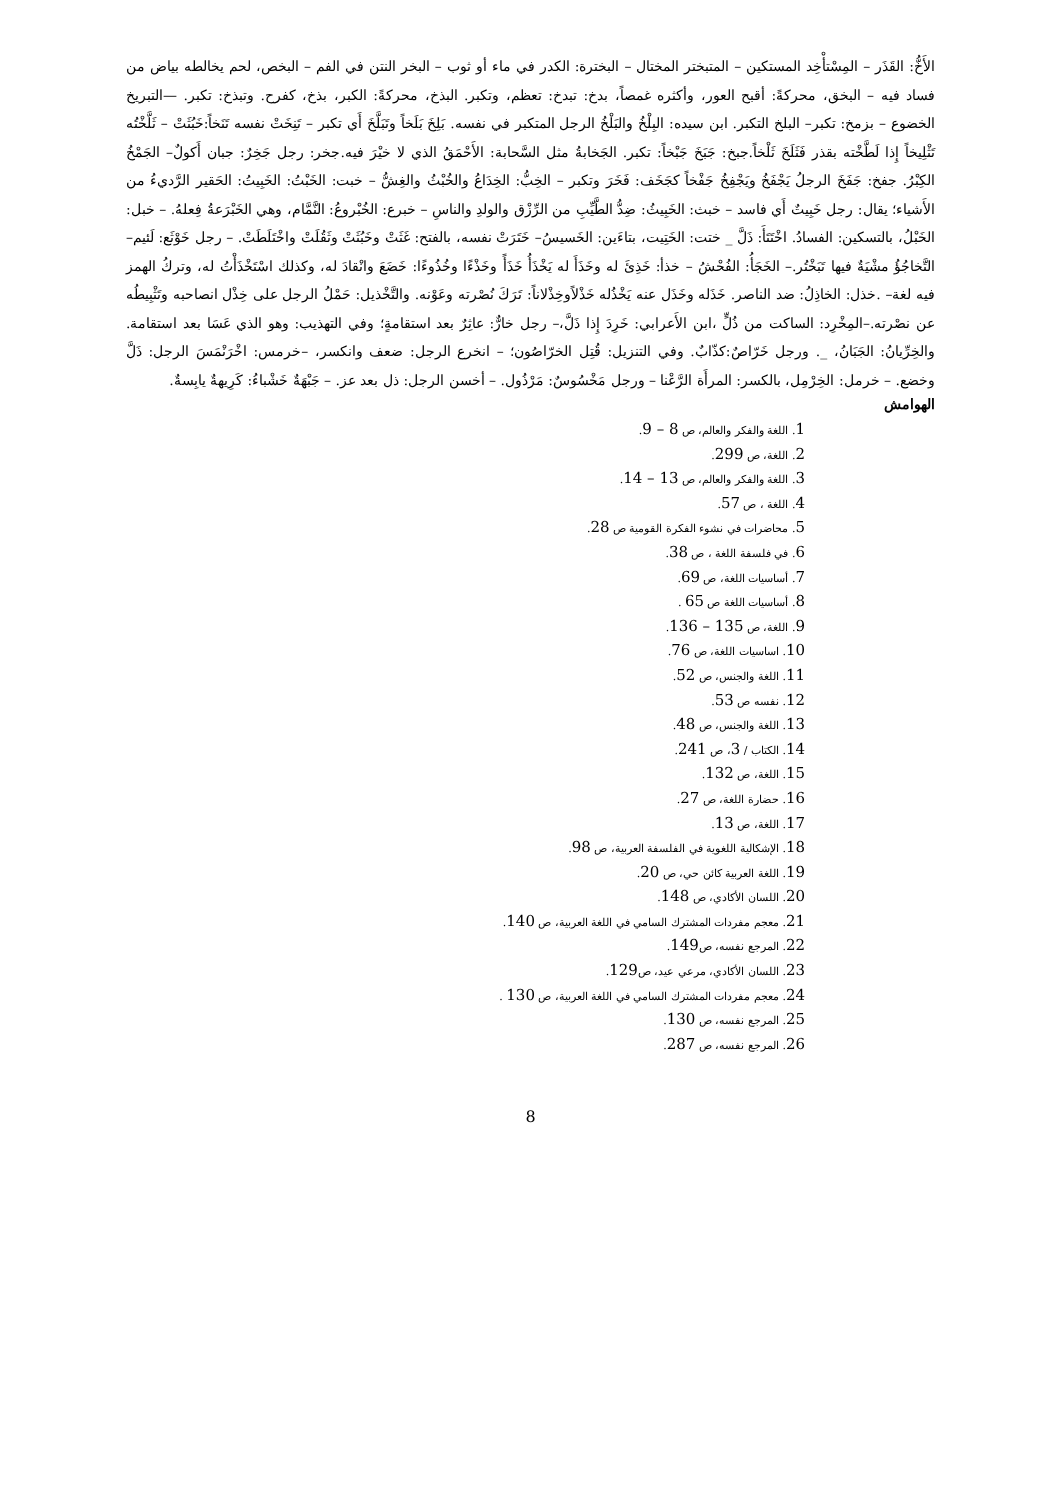الأَخُّ: القَذَر – المِسْتأْخِد المستكين – المتبختر المختال – البخترة: الكدر في ماء أو ثوب – البخر النتن في الفم – البخص، لحم يخالطه بياض من فساد فيه – البخق، محركةً: أقبح العور، وأكثره غمصاً، بدخ: تبدخ: تعظم، وتكبر. البذخ، محركةً: الكبر، بذخ، كفرح. وتبذخ: تكبر. —التبريخ الخضوع – بزمخ: تكبر– البلخ التكبر. ابن سيده: البِلْخُ والبَلْخُ الرجل المتكبر في نفسه. بَلِخَ بَلَخاً وتَبَلَّخَ أَي تكبر – تَنِخَتْ نفسه تَنَخاً:خَبُثَتْ – ثَلَّخْتُه تَثْلِيخاً إِذا لَطَّخْته بقذر فَثَلَخَ ثَلْخاً.جبخ: جَبَخَ جَبْخاً: تكبر. الجَخابةُ مثل السَّحابة: الأَحْمَقُ الذي لا خيْرَ فيه.جخر: رجل جَخِرٌ: جبان أَكولٌ– الجَمْخُ الكِبْرُ. جفخ: جَفَخَ الرجلُ يَجْفَخُ ويَجْفِخُ جَفْخاً كجَخَف: فَخَرَ وتكبر – الخِبُّ: الخِدَاعُ والخُبْثُ والغِشُّ – خبت: الخَبْتُ: الخَبِيتُ: الحَقير الرَّديءُ من الأَشياء؛ يقال: رجل خَبِيتٌ أَي فاسد – خبث: الخَبِيثُ: ضِدُّ الطَّيِّبِ من الرِّزْق والولدِ والناسِ – خبرع: الخُبْروعُ: النَّمَّام، وهي الخَبْرَعةُ فِعلهُ. – خبل: الخَبْلُ، بالتسكين: الفسادُ. اخْتَتَأَ: ذَلَّ _ ختت: الخَتِيت، بتاءَين: الخَسيسُ– خَتَرَتْ نفسه، بالفتح: غَثَتْ وخَبُثَتْ وثَقُلَتْ واخْتَلَطَتْ. – رجل خَوْثَع: لَئيم– التَّخاجُؤُ مشْيَةٌ فيها تَبَخْتُر.– الخَجَأُ: الفُحْشُ – خذأ: خَذِئَ له وخَذَأَ له يَخْذَأُ خَذَأً وخَذْءًا وخُذُوءًا: خَضَعَ وانْقادَ له، وكذلك اسْتَخْذَأْتُ له، وتركُ الهمز فيه لغة– .خذل: الخاذِلُ: ضد الناصر. خَذَله وخَذَل عنه يَخْذُله خَذْلاًوخِذْلاناً: تَرَكَ نُصْرته وعَوْنه. والتَّخْذيل: حَمْلُ الرجل على خِذْل انصاحبه وتَثْبِيطُه عن نصْرته.–المِخْرِد: الساكت من ذُلٍّ ،ابن الأَعرابي: خَرِدَ إِذا ذَلَّ،– رجل خارٌّ: عاثِرٌ بعد استقامةٍ؛ وفي التهذيب: وهو الذي عَسَا بعد استقامة. والخِرِّيانُ: الجَبَانُ، _. ورجل خَرّاصٌ:كذّابٌ. وفي التنزيل: قُتِل الخرّاصُون؛ – انخرع الرجل: ضعف وانكسر، –خرمس: اخْرَنْمَسَ الرجل: ذَلَّ وخضع. – خرمل: الخِرْمِل، بالكسر: المرأَة الرَّعْنا – ورجل مَخْسُوسٌ: مَرْذُول. – أخسن الرجل: ذل بعد عز. – جَبْهَةٌ خَشْباءُ: كَرِيهةٌ يابِسةٌ.
الهوامش
1. اللغة والفكر والعالم، ص 8 – 9.
2. اللغة، ص 299.
3. اللغة والفكر والعالم، ص 13 – 14.
4. اللغة ، ص 57.
5. محاضرات في نشوء الفكرة القومية ص 28.
6. في فلسفة اللغة ، ص 38.
7. أساسيات اللغة، ص 69.
8. أساسيات اللغة ص 65 .
9. اللغة، ص 135 – 136.
10. اساسيات اللغة، ص 76.
11. اللغة والجنس، ص 52.
12. نفسه ص 53.
13. اللغة والجنس، ص 48.
14. الكتاب / 3، ص 241.
15. اللغة، ص 132.
16. حضارة اللغة، ص 27.
17. اللغة، ص 13.
18. الإشكالية اللغوية في الفلسفة العربية، ص 98.
19. اللغة العربية كائن حي، ص 20.
20. اللسان الأكادي، ص 148.
21. معجم مفردات المشترك السامي في اللغة العربية، ص 140.
22. المرجع نفسه، ص149.
23. اللسان الأكادي، مرعي عيد، ص129.
24. معجم مفردات المشترك السامي في اللغة العربية، ص 130 .
25. المرجع نفسه، ص 130.
26. المرجع نفسه، ص 287.
8